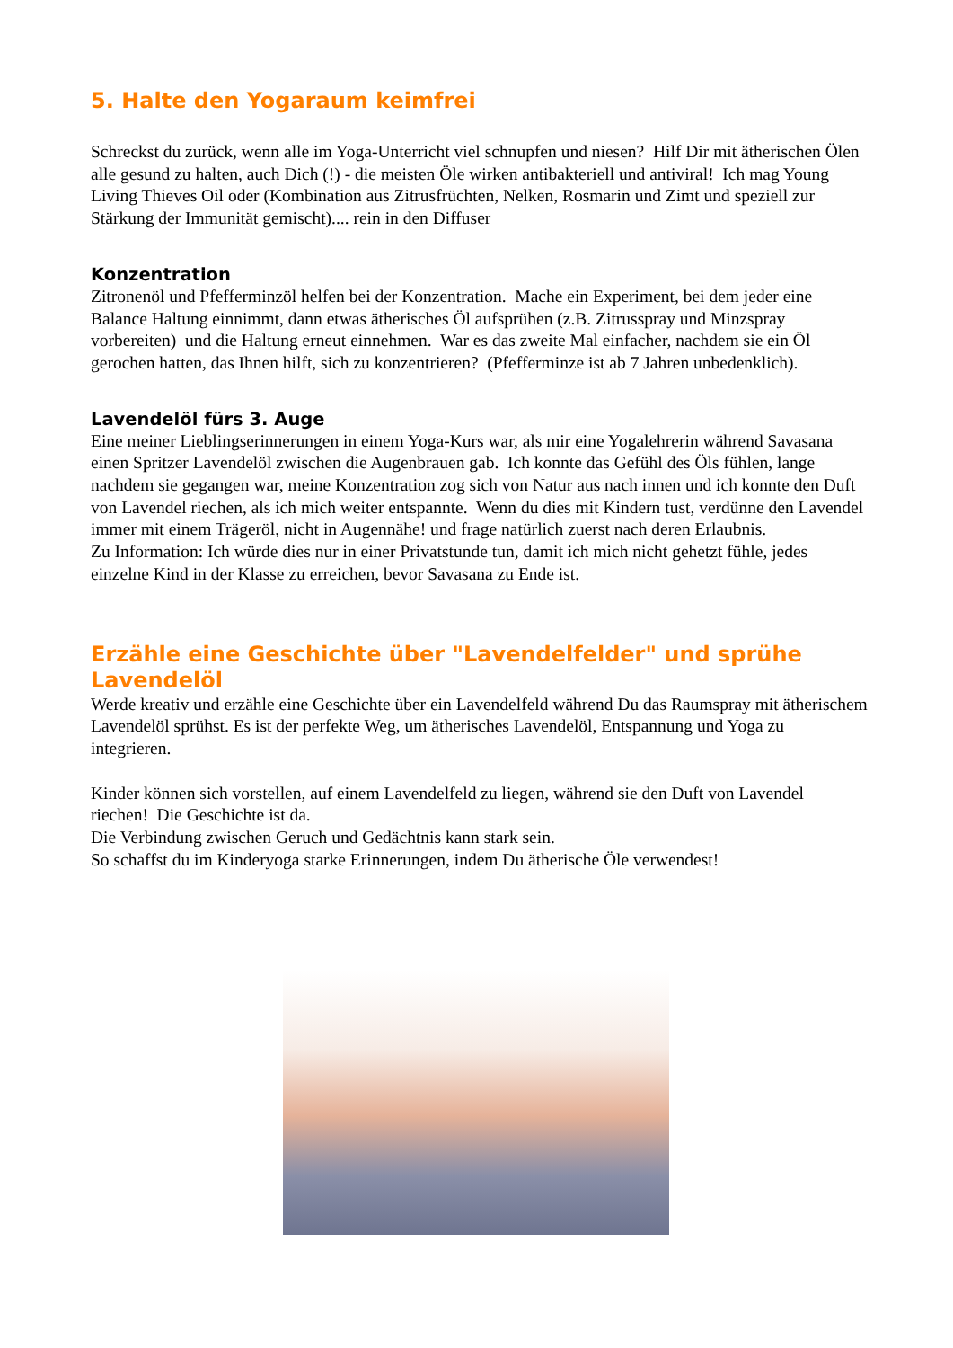5. Halte den Yogaraum keimfrei
Schreckst du zurück, wenn alle im Yoga-Unterricht viel schnupfen und niesen? Hilf Dir mit ätherischen Ölen alle gesund zu halten, auch Dich (!) - die meisten Öle wirken antibakteriell und antiviral! Ich mag Young Living Thieves Oil oder (Kombination aus Zitrusfrüchten, Nelken, Rosmarin und Zimt und speziell zur Stärkung der Immunität gemischt).... rein in den Diffuser
Konzentration
Zitronenöl und Pfefferminzöl helfen bei der Konzentration. Mache ein Experiment, bei dem jeder eine Balance Haltung einnimmt, dann etwas ätherisches Öl aufsprühen (z.B. Zitrusspray und Minzspray vorbereiten) und die Haltung erneut einnehmen. War es das zweite Mal einfacher, nachdem sie ein Öl gerochen hatten, das Ihnen hilft, sich zu konzentrieren? (Pfefferminze ist ab 7 Jahren unbedenklich).
Lavendelöl fürs 3. Auge
Eine meiner Lieblingserinnerungen in einem Yoga-Kurs war, als mir eine Yogalehrerin während Savasana einen Spritzer Lavendelöl zwischen die Augenbrauen gab. Ich konnte das Gefühl des Öls fühlen, lange nachdem sie gegangen war, meine Konzentration zog sich von Natur aus nach innen und ich konnte den Duft von Lavendel riechen, als ich mich weiter entspannte. Wenn du dies mit Kindern tust, verdünne den Lavendel immer mit einem Trägeröl, nicht in Augennähe! und frage natürlich zuerst nach deren Erlaubnis.
Zu Information: Ich würde dies nur in einer Privatstunde tun, damit ich mich nicht gehetzt fühle, jedes einzelne Kind in der Klasse zu erreichen, bevor Savasana zu Ende ist.
Erzähle eine Geschichte über "Lavendelfelder" und sprühe Lavendelöl
Werde kreativ und erzähle eine Geschichte über ein Lavendelfeld während Du das Raumspray mit ätherischem Lavendelöl sprühst. Es ist der perfekte Weg, um ätherisches Lavendelöl, Entspannung und Yoga zu integrieren.
Kinder können sich vorstellen, auf einem Lavendelfeld zu liegen, während sie den Duft von Lavendel riechen! Die Geschichte ist da.
Die Verbindung zwischen Geruch und Gedächtnis kann stark sein.
So schaffst du im Kinderyoga starke Erinnerungen, indem Du ätherische Öle verwendest!